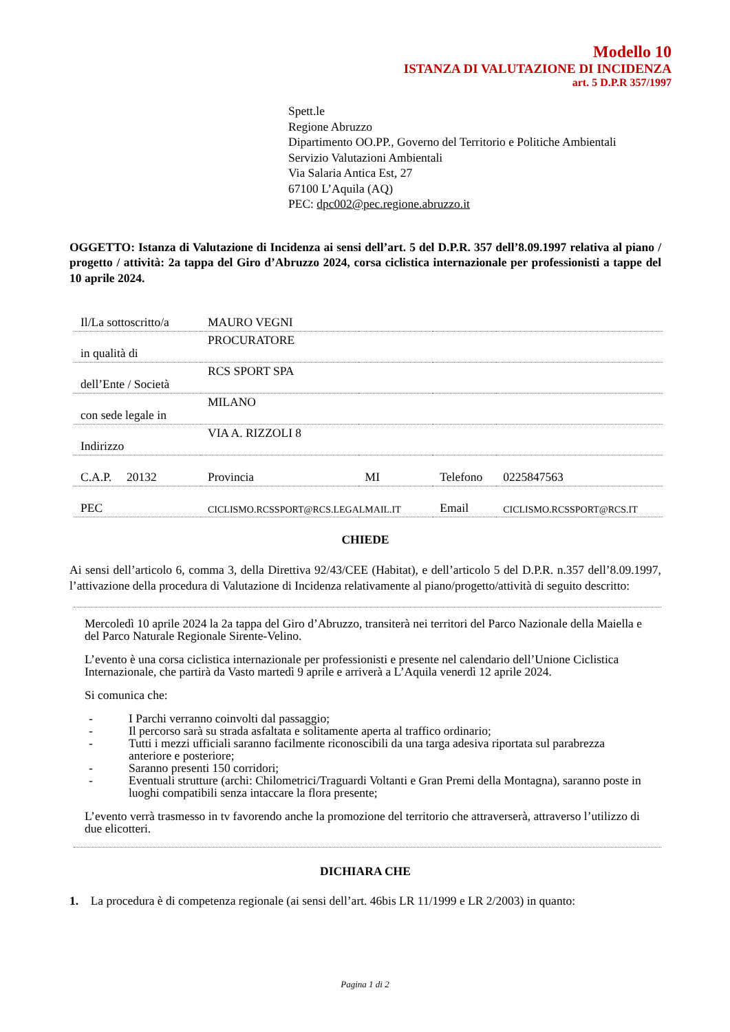Modello 10
ISTANZA DI VALUTAZIONE DI INCIDENZA
art. 5 D.P.R 357/1997
Spett.le
Regione Abruzzo
Dipartimento OO.PP., Governo del Territorio e Politiche Ambientali
Servizio Valutazioni Ambientali
Via Salaria Antica Est, 27
67100 L’Aquila (AQ)
PEC: dpc002@pec.regione.abruzzo.it
OGGETTO: Istanza di Valutazione di Incidenza ai sensi dell’art. 5 del D.P.R. 357 dell’8.09.1997 relativa al piano / progetto / attività: 2a tappa del Giro d’Abruzzo 2024, corsa ciclistica internazionale per professionisti a tappe del 10 aprile 2024.
| Il/La sottoscritto/a | MAURO VEGNI | | | |
| in qualità di | PROCURATORE | | | |
| dell’Ente / Società | RCS SPORT SPA | | | |
| con sede legale in | MILANO | | | |
| Indirizzo | VIA A. RIZZOLI 8 | | | |
| C.A.P. 20132 | Provincia | MI | Telefono | 0225847563 |
| PEC | CICLISMO.RCSSPORT@RCS.LEGALMAIL.IT | | Email | CICLISMO.RCSSPORT@RCS.IT |
CHIEDE
Ai sensi dell’articolo 6, comma 3, della Direttiva 92/43/CEE (Habitat), e dell’articolo 5 del D.P.R. n.357 dell’8.09.1997, l’attivazione della procedura di Valutazione di Incidenza relativamente al piano/progetto/attività di seguito descritto:
Mercoledì 10 aprile 2024 la 2a tappa del Giro d’Abruzzo, transiterà nei territori del Parco Nazionale della Maiella e del Parco Naturale Regionale Sirente-Velino.
L’evento è una corsa ciclistica internazionale per professionisti e presente nel calendario dell’Unione Ciclistica Internazionale, che partirà da Vasto martedì 9 aprile e arriverà a L’Aquila venerdì 12 aprile 2024.
Si comunica che:
- I Parchi verranno coinvolti dal passaggio;
- Il percorso sarà su strada asfaltata e solitamente aperta al traffico ordinario;
- Tutti i mezzi ufficiali saranno facilmente riconoscibili da una targa adesiva riportata sul parabrezza anteriore e posteriore;
- Saranno presenti 150 corridori;
- Eventuali strutture (archi: Chilometrici/Traguardi Voltanti e Gran Premi della Montagna), saranno poste in luoghi compatibili senza intaccare la flora presente;
L’evento verrà trasmesso in tv favorendo anche la promozione del territorio che attraverserà, attraverso l’utilizzo di due elicotteri.
DICHIARA CHE
1. La procedura è di competenza regionale (ai sensi dell’art. 46bis LR 11/1999 e LR 2/2003) in quanto:
Pagina 1 di 2